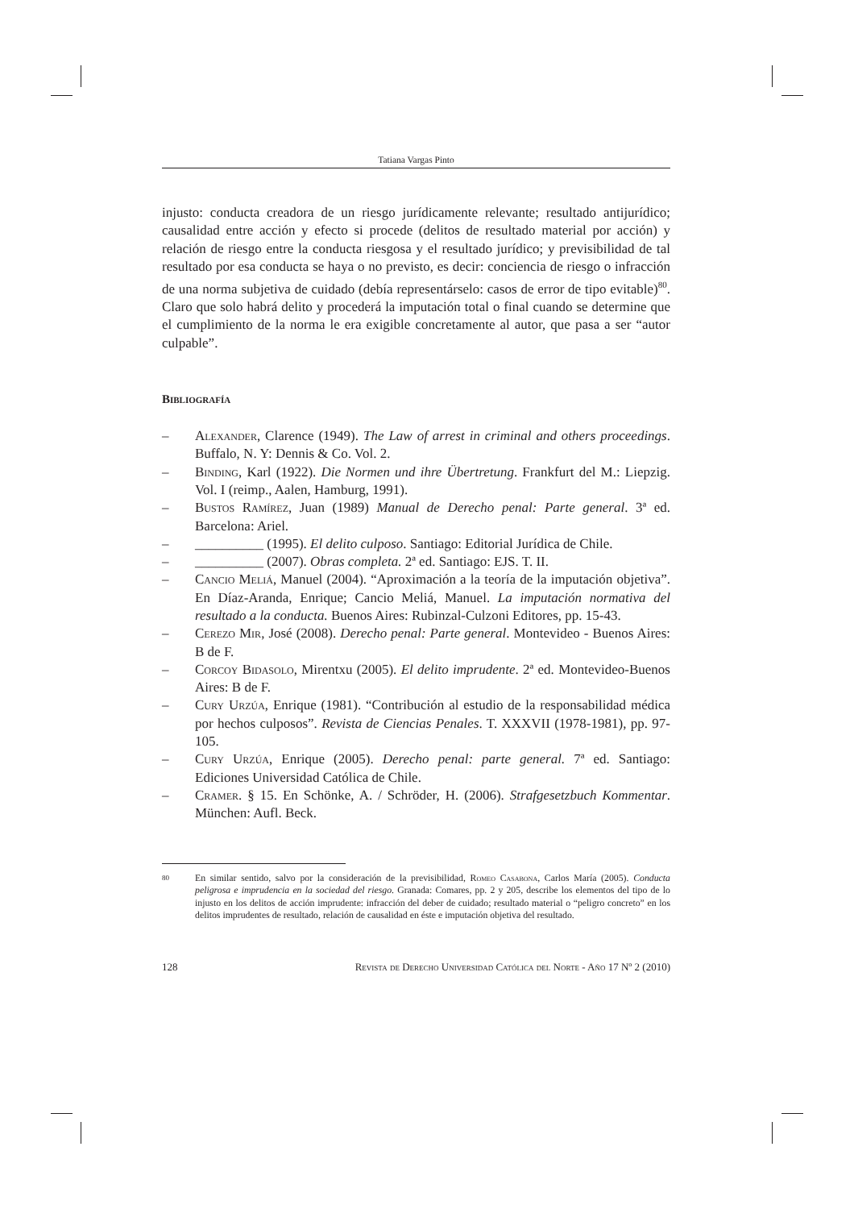Tatiana Vargas Pinto
injusto: conducta creadora de un riesgo jurídicamente relevante; resultado antijurídico; causalidad entre acción y efecto si procede (delitos de resultado material por acción) y relación de riesgo entre la conducta riesgosa y el resultado jurídico; y previsibilidad de tal resultado por esa conducta se haya o no previsto, es decir: conciencia de riesgo o infracción de una norma subjetiva de cuidado (debía representárselo: casos de error de tipo evitable)<sup>80</sup>. Claro que solo habrá delito y procederá la imputación total o final cuando se determine que el cumplimiento de la norma le era exigible concretamente al autor, que pasa a ser “autor culpable”.
Bibliografía
– Alexander, Clarence (1949). The Law of arrest in criminal and others proceedings. Buffalo, N. Y: Dennis & Co. Vol. 2.
– Binding, Karl (1922). Die Normen und ihre Übertretung. Frankfurt del M.: Liepzig. Vol. I (reimp., Aalen, Hamburg, 1991).
– Bustos Ramírez, Juan (1989) Manual de Derecho penal: Parte general. 3ª ed. Barcelona: Ariel.
– __________ (1995). El delito culposo. Santiago: Editorial Jurídica de Chile.
– __________ (2007). Obras completa. 2ª ed. Santiago: EJS. T. II.
– Cancio Meliá, Manuel (2004). “Aproximación a la teoría de la imputación objetiva”. En Díaz-Aranda, Enrique; Cancio Meliá, Manuel. La imputación normativa del resultado a la conducta. Buenos Aires: Rubinzal-Culzoni Editores, pp. 15-43.
– Cerezo Mir, José (2008). Derecho penal: Parte general. Montevideo - Buenos Aires: B de F.
– Corcoy Bidasolo, Mirentxu (2005). El delito imprudente. 2ª ed. Montevideo-Buenos Aires: B de F.
– Cury Urzúa, Enrique (1981). “Contribución al estudio de la responsabilidad médica por hechos culposos”. Revista de Ciencias Penales. T. XXXVII (1978-1981), pp. 97-105.
– Cury Urzúa, Enrique (2005). Derecho penal: parte general. 7ª ed. Santiago: Ediciones Universidad Católica de Chile.
– Cramer. § 15. En Schönke, A. / Schröder, H. (2006). Strafgesetzbuch Kommentar. München: Aufl. Beck.
80 En similar sentido, salvo por la consideración de la previsibilidad, Romeo Casabona, Carlos María (2005). Conducta peligrosa e imprudencia en la sociedad del riesgo. Granada: Comares, pp. 2 y 205, describe los elementos del tipo de lo injusto en los delitos de acción imprudente: infracción del deber de cuidado; resultado material o “peligro concreto” en los delitos imprudentes de resultado, relación de causalidad en éste e imputación objetiva del resultado.
128 Revista de Derecho Universidad Católica del Norte - Año 17 Nº 2 (2010)